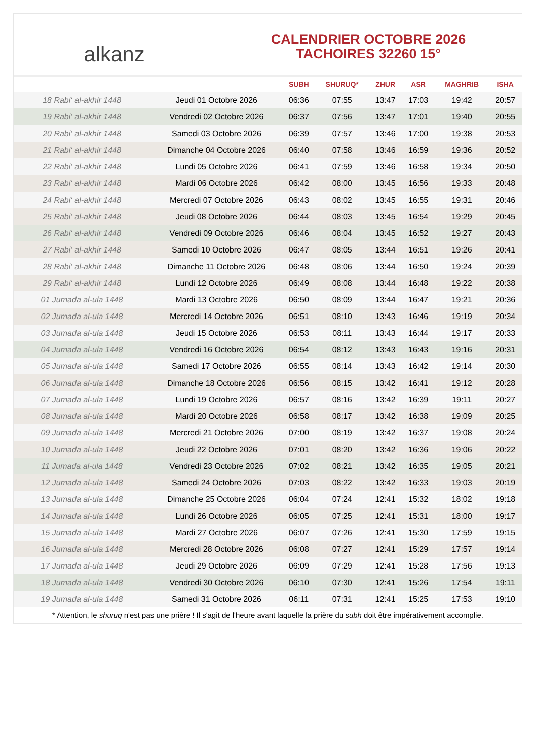alkanz
CALENDRIER OCTOBRE 2026
TACHOIRES 32260 15°
| | | SUBH | SHURUQ* | ZHUR | ASR | MAGHRIB | ISHA |
| --- | --- | --- | --- | --- | --- | --- | --- |
| 18 Rabi‘ al-akhir 1448 | Jeudi 01 Octobre 2026 | 06:36 | 07:55 | 13:47 | 17:03 | 19:42 | 20:57 |
| 19 Rabi‘ al-akhir 1448 | Vendredi 02 Octobre 2026 | 06:37 | 07:56 | 13:47 | 17:01 | 19:40 | 20:55 |
| 20 Rabi‘ al-akhir 1448 | Samedi 03 Octobre 2026 | 06:39 | 07:57 | 13:46 | 17:00 | 19:38 | 20:53 |
| 21 Rabi‘ al-akhir 1448 | Dimanche 04 Octobre 2026 | 06:40 | 07:58 | 13:46 | 16:59 | 19:36 | 20:52 |
| 22 Rabi‘ al-akhir 1448 | Lundi 05 Octobre 2026 | 06:41 | 07:59 | 13:46 | 16:58 | 19:34 | 20:50 |
| 23 Rabi‘ al-akhir 1448 | Mardi 06 Octobre 2026 | 06:42 | 08:00 | 13:45 | 16:56 | 19:33 | 20:48 |
| 24 Rabi‘ al-akhir 1448 | Mercredi 07 Octobre 2026 | 06:43 | 08:02 | 13:45 | 16:55 | 19:31 | 20:46 |
| 25 Rabi‘ al-akhir 1448 | Jeudi 08 Octobre 2026 | 06:44 | 08:03 | 13:45 | 16:54 | 19:29 | 20:45 |
| 26 Rabi‘ al-akhir 1448 | Vendredi 09 Octobre 2026 | 06:46 | 08:04 | 13:45 | 16:52 | 19:27 | 20:43 |
| 27 Rabi‘ al-akhir 1448 | Samedi 10 Octobre 2026 | 06:47 | 08:05 | 13:44 | 16:51 | 19:26 | 20:41 |
| 28 Rabi‘ al-akhir 1448 | Dimanche 11 Octobre 2026 | 06:48 | 08:06 | 13:44 | 16:50 | 19:24 | 20:39 |
| 29 Rabi‘ al-akhir 1448 | Lundi 12 Octobre 2026 | 06:49 | 08:08 | 13:44 | 16:48 | 19:22 | 20:38 |
| 01 Jumada al-ula 1448 | Mardi 13 Octobre 2026 | 06:50 | 08:09 | 13:44 | 16:47 | 19:21 | 20:36 |
| 02 Jumada al-ula 1448 | Mercredi 14 Octobre 2026 | 06:51 | 08:10 | 13:43 | 16:46 | 19:19 | 20:34 |
| 03 Jumada al-ula 1448 | Jeudi 15 Octobre 2026 | 06:53 | 08:11 | 13:43 | 16:44 | 19:17 | 20:33 |
| 04 Jumada al-ula 1448 | Vendredi 16 Octobre 2026 | 06:54 | 08:12 | 13:43 | 16:43 | 19:16 | 20:31 |
| 05 Jumada al-ula 1448 | Samedi 17 Octobre 2026 | 06:55 | 08:14 | 13:43 | 16:42 | 19:14 | 20:30 |
| 06 Jumada al-ula 1448 | Dimanche 18 Octobre 2026 | 06:56 | 08:15 | 13:42 | 16:41 | 19:12 | 20:28 |
| 07 Jumada al-ula 1448 | Lundi 19 Octobre 2026 | 06:57 | 08:16 | 13:42 | 16:39 | 19:11 | 20:27 |
| 08 Jumada al-ula 1448 | Mardi 20 Octobre 2026 | 06:58 | 08:17 | 13:42 | 16:38 | 19:09 | 20:25 |
| 09 Jumada al-ula 1448 | Mercredi 21 Octobre 2026 | 07:00 | 08:19 | 13:42 | 16:37 | 19:08 | 20:24 |
| 10 Jumada al-ula 1448 | Jeudi 22 Octobre 2026 | 07:01 | 08:20 | 13:42 | 16:36 | 19:06 | 20:22 |
| 11 Jumada al-ula 1448 | Vendredi 23 Octobre 2026 | 07:02 | 08:21 | 13:42 | 16:35 | 19:05 | 20:21 |
| 12 Jumada al-ula 1448 | Samedi 24 Octobre 2026 | 07:03 | 08:22 | 13:42 | 16:33 | 19:03 | 20:19 |
| 13 Jumada al-ula 1448 | Dimanche 25 Octobre 2026 | 06:04 | 07:24 | 12:41 | 15:32 | 18:02 | 19:18 |
| 14 Jumada al-ula 1448 | Lundi 26 Octobre 2026 | 06:05 | 07:25 | 12:41 | 15:31 | 18:00 | 19:17 |
| 15 Jumada al-ula 1448 | Mardi 27 Octobre 2026 | 06:07 | 07:26 | 12:41 | 15:30 | 17:59 | 19:15 |
| 16 Jumada al-ula 1448 | Mercredi 28 Octobre 2026 | 06:08 | 07:27 | 12:41 | 15:29 | 17:57 | 19:14 |
| 17 Jumada al-ula 1448 | Jeudi 29 Octobre 2026 | 06:09 | 07:29 | 12:41 | 15:28 | 17:56 | 19:13 |
| 18 Jumada al-ula 1448 | Vendredi 30 Octobre 2026 | 06:10 | 07:30 | 12:41 | 15:26 | 17:54 | 19:11 |
| 19 Jumada al-ula 1448 | Samedi 31 Octobre 2026 | 06:11 | 07:31 | 12:41 | 15:25 | 17:53 | 19:10 |
* Attention, le shuruq n'est pas une prière ! Il s'agit de l'heure avant laquelle la prière du subh doit être impérativement accomplie.